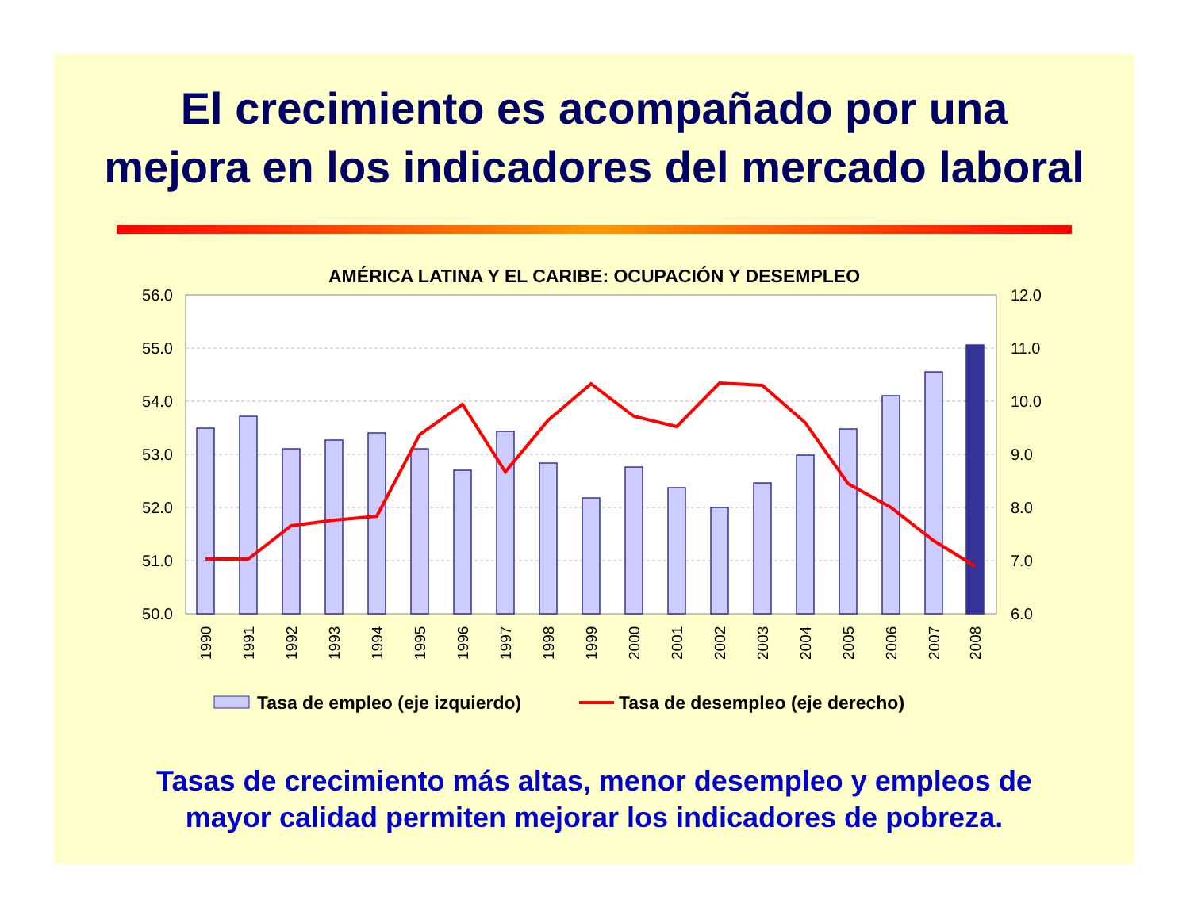El crecimiento es acompañado por una
mejora en los indicadores del mercado laboral
AMÉRICA LATINA Y EL CARIBE: OCUPACIÓN Y DESEMPLEO
56.0
55.0
54.0
53.0
52.0
51.0
50.0
12.0
11.0
10.0
9.0
8.0
7.0
6.0
1990
1991
1992
1993
1994
1995
1996
1997
1998
1999
2000
2001
2002
2003
2004
2005
2006
2007
2008
Tasa de empleo (eje izquierdo)
Tasa de desempleo (eje derecho)
Tasas de crecimiento más altas, menor desempleo y empleos de
mayor calidad permiten mejorar los indicadores de pobreza.